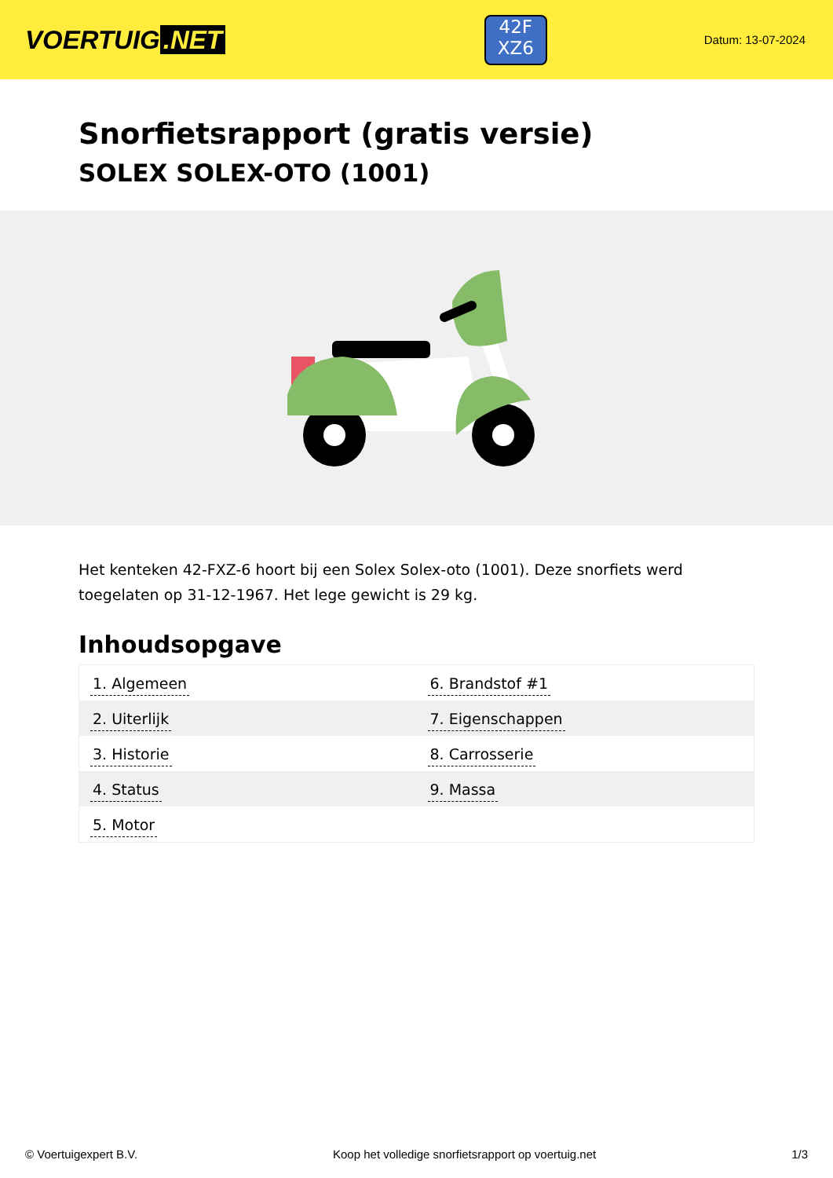VOERTUIG.NET
42F
XZ6
Datum: 13-07-2024
Snorfietsrapport (gratis versie)
SOLEX SOLEX-OTO (1001)
Het kenteken 42-FXZ-6 hoort bij een Solex Solex-oto (1001). Deze snorfiets werd toegelaten op 31-12-1967. Het lege gewicht is 29 kg.
Inhoudsopgave
| 1. Algemeen | 6. Brandstof #1 |
| 2. Uiterlijk | 7. Eigenschappen |
| 3. Historie | 8. Carrosserie |
| 4. Status | 9. Massa |
| 5. Motor | |
© Voertuigexpert B.V. Koop het volledige snorfietsrapport op voertuig.net 1/3